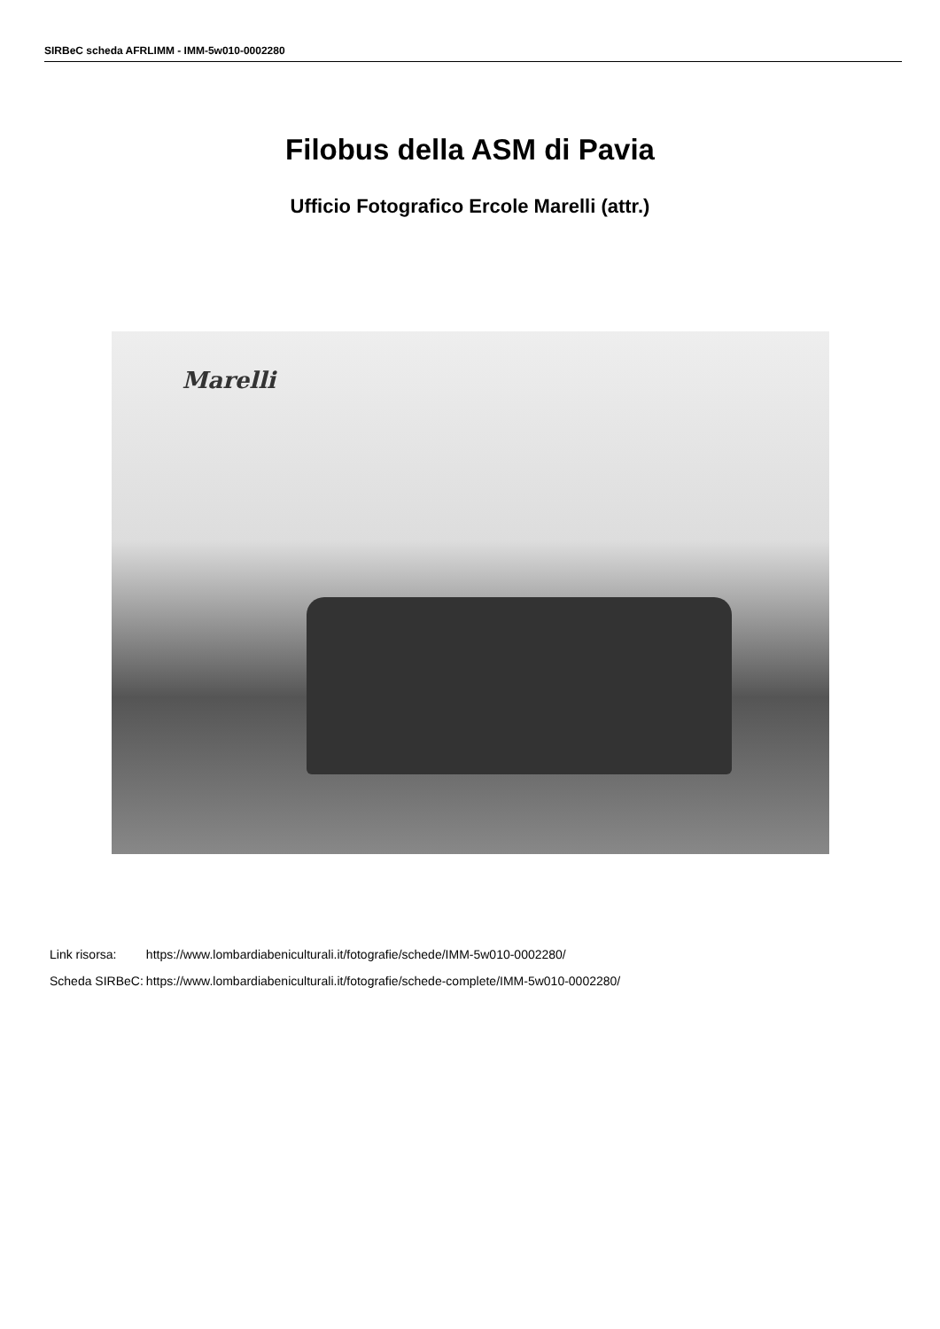SIRBeC scheda AFRLIMM - IMM-5w010-0002280
Filobus della ASM di Pavia
Ufficio Fotografico Ercole Marelli (attr.)
Marelli
| Link risorsa: | https://www.lombardiabeniculturali.it/fotografie/schede/IMM-5w010-0002280/ |
| Scheda SIRBeC: | https://www.lombardiabeniculturali.it/fotografie/schede-complete/IMM-5w010-0002280/ |